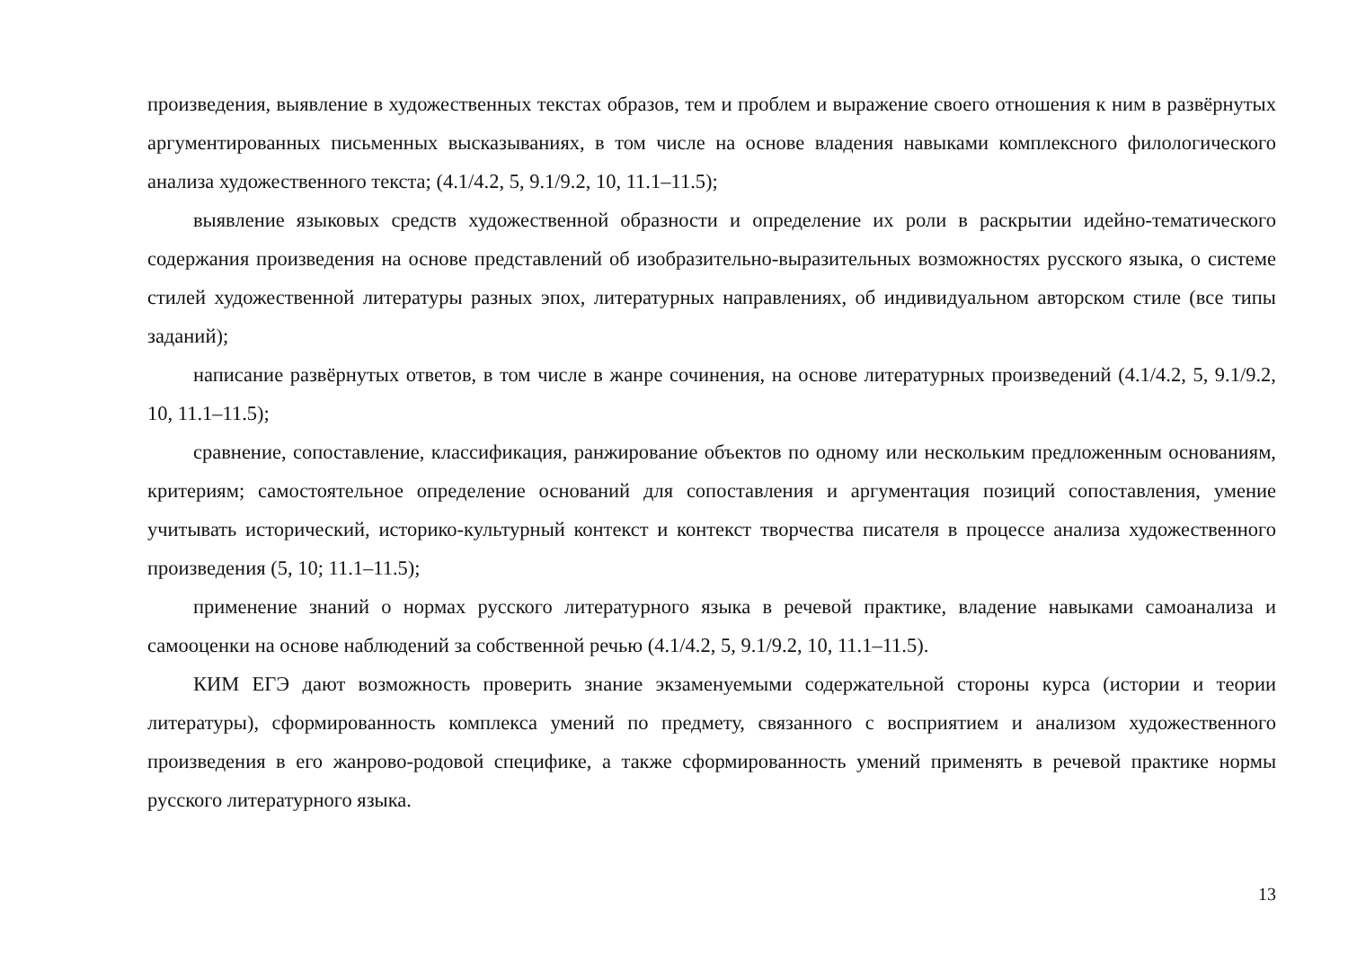произведения, выявление в художественных текстах образов, тем и проблем и выражение своего отношения к ним в развёрнутых аргументированных письменных высказываниях, в том числе на основе владения навыками комплексного филологического анализа художественного текста; (4.1/4.2, 5, 9.1/9.2, 10, 11.1–11.5);
выявление языковых средств художественной образности и определение их роли в раскрытии идейно-тематического содержания произведения на основе представлений об изобразительно-выразительных возможностях русского языка, о системе стилей художественной литературы разных эпох, литературных направлениях, об индивидуальном авторском стиле (все типы заданий);
написание развёрнутых ответов, в том числе в жанре сочинения, на основе литературных произведений (4.1/4.2, 5, 9.1/9.2, 10, 11.1–11.5);
сравнение, сопоставление, классификация, ранжирование объектов по одному или нескольким предложенным основаниям, критериям; самостоятельное определение оснований для сопоставления и аргументация позиций сопоставления, умение учитывать исторический, историко-культурный контекст и контекст творчества писателя в процессе анализа художественного произведения (5, 10; 11.1–11.5);
применение знаний о нормах русского литературного языка в речевой практике, владение навыками самоанализа и самооценки на основе наблюдений за собственной речью (4.1/4.2, 5, 9.1/9.2, 10, 11.1–11.5).
КИМ ЕГЭ дают возможность проверить знание экзаменуемыми содержательной стороны курса (истории и теории литературы), сформированность комплекса умений по предмету, связанного с восприятием и анализом художественного произведения в его жанрово-родовой специфике, а также сформированность умений применять в речевой практике нормы русского литературного языка.
13